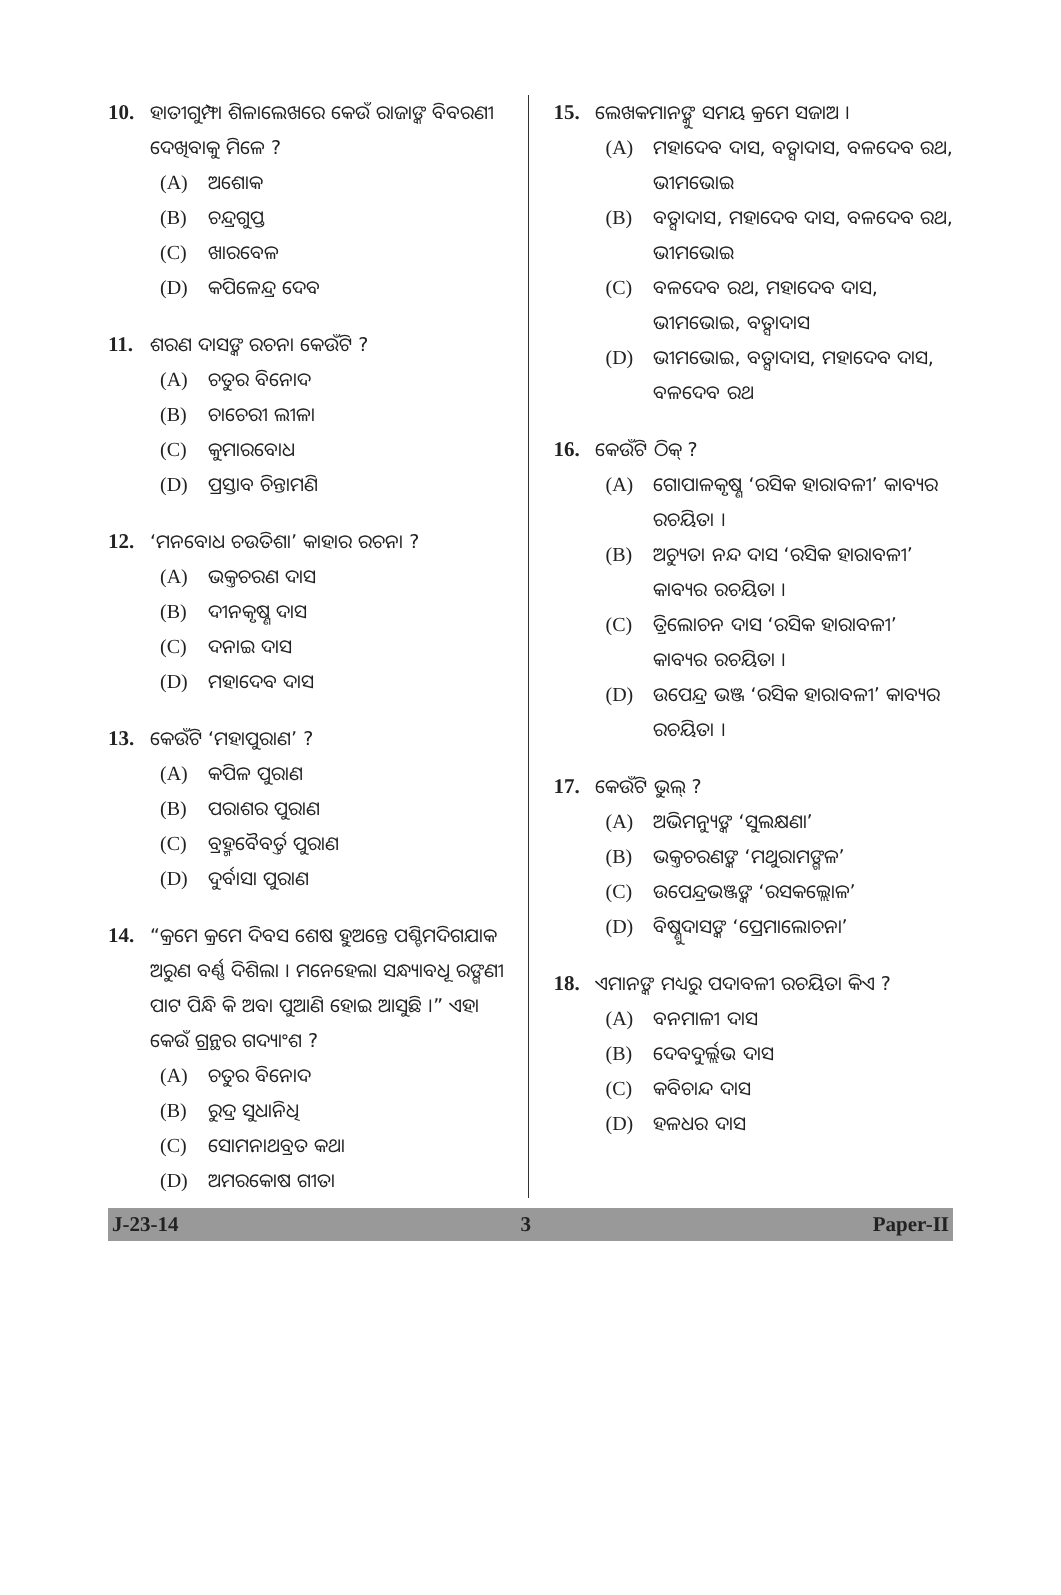10. ହାତୀଗୁମ୍ଫା ଶିଳାଲେଖରେ କେଉଁ ରାଜାଙ୍କ ବିବରଣୀ ଦେଖିବାକୁ ମିଳେ ?
(A) ଅଶୋକ
(B) ଚନ୍ଦ୍ରଗୁପ୍ତ
(C) ଖାରବେଳ
(D) କପିଳେନ୍ଦ୍ର ଦେବ
11. ଶରଣ ଦାସଙ୍କ ରଚନା କେଉଁଟି ?
(A) ଚତୁର ବିନୋଦ
(B) ଚାଚେରୀ ଲୀଳା
(C) କୁମାରବୋଧ
(D) ପ୍ରସ୍ତାବ ଚିନ୍ତାମଣି
12. ‘ମନବୋଧ ଚଉତିଶା’ କାହାର ରଚନା ?
(A) ଭକ୍ତଚରଣ ଦାସ
(B) ଦୀନକୃଷ୍ଣ ଦାସ
(C) ଦନାଇ ଦାସ
(D) ମହାଦେବ ଦାସ
13. କେଉଁଟି ‘ମହାପୁରାଣ’ ?
(A) କପିଳ ପୁରାଣ
(B) ପରାଶର ପୁରାଣ
(C) ବ୍ରହ୍ମବୈବର୍ତ୍ତ ପୁରାଣ
(D) ଦୁର୍ବାସା ପୁରାଣ
14. “କ୍ରମେ କ୍ରମେ ଦିବସ ଶେଷ ହୁଅନ୍ତେ ପଶ୍ଚିମଦିଗଯାକ ଅରୁଣ ବର୍ଣ୍ଣ ଦିଶିଲା । ମନେହେଲା ସନ୍ଧ୍ୟାବଧୂ ରଙ୍ଗଣୀ ପାଟ ପିନ୍ଧି କି ଅବା ପୁଆଣି ହୋଇ ଆସୁଛି ।” ଏହା କେଉଁ ଗ୍ରନ୍ଥର ଗଦ୍ୟାଂଶ ?
(A) ଚତୁର ବିନୋଦ
(B) ରୁଦ୍ର ସୁଧାନିଧି
(C) ସୋମନାଥବ୍ରତ କଥା
(D) ଅମରକୋଷ ଗୀତା
15. ଲେଖକମାନଙ୍କୁ ସମୟ କ୍ରମେ ସଜାଅ ।
(A) ମହାଦେବ ଦାସ, ବତ୍ସାଦାସ, ବଳଦେବ ରଥ, ଭୀମଭୋଇ
(B) ବତ୍ସାଦାସ, ମହାଦେବ ଦାସ, ବଳଦେବ ରଥ, ଭୀମଭୋଇ
(C) ବଳଦେବ ରଥ, ମହାଦେବ ଦାସ, ଭୀମଭୋଇ, ବତ୍ସାଦାସ
(D) ଭୀମଭୋଇ, ବତ୍ସାଦାସ, ମହାଦେବ ଦାସ, ବଳଦେବ ରଥ
16. କେଉଁଟି ଠିକ୍ ?
(A) ଗୋପାଳକୃଷ୍ଣ ‘ରସିକ ହାରାବଳୀ’ କାବ୍ୟର ରଚୟିତା ।
(B) ଅଚ୍ୟୁତା ନନ୍ଦ ଦାସ ‘ରସିକ ହାରାବଳୀ’ କାବ୍ୟର ରଚୟିତା ।
(C) ତ୍ରିଲୋଚନ ଦାସ ‘ରସିକ ହାରାବଳୀ’ କାବ୍ୟର ରଚୟିତା ।
(D) ଉପେନ୍ଦ୍ର ଭଞ୍ଜ ‘ରସିକ ହାରାବଳୀ’ କାବ୍ୟର ରଚୟିତା ।
17. କେଉଁଟି ଭୁଲ୍ ?
(A) ଅଭିମନ୍ୟୁଙ୍କ ‘ସୁଲକ୍ଷଣା’
(B) ଭକ୍ତଚରଣଙ୍କ ‘ମଥୁରାମଙ୍ଗଳ’
(C) ଉପେନ୍ଦ୍ରଭଞ୍ଜଙ୍କ ‘ରସକଲ୍ଲୋଳ’
(D) ବିଷ୍ଣୁଦାସଙ୍କ ‘ପ୍ରେମାଲୋଚନା’
18. ଏମାନଙ୍କ ମଧ୍ୟରୁ ପଦାବଳୀ ରଚୟିତା କିଏ ?
(A) ବନମାଳୀ ଦାସ
(B) ଦେବଦୁର୍ଲ୍ଲଭ ଦାସ
(C) କବିଚାନ୍ଦ ଦାସ
(D) ହଳଧର ଦାସ
J-23-14 3 Paper-II